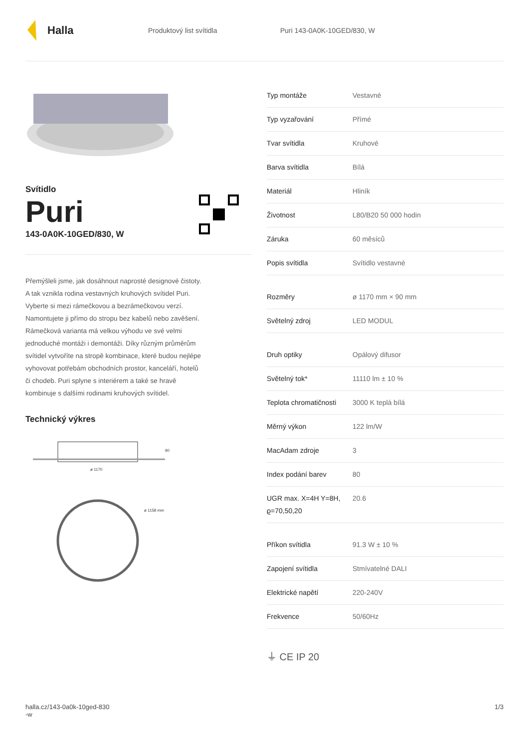Halla
Produktový list svítidla Puri 143-0A0K-10GED/830, W
Svítidlo
Puri
143-0A0K-10GED/830, W
Přemýšleli jsme, jak dosáhnout naprosté designové čistoty. A tak vznikla rodina vestavných kruhových svítidel Puri. Vyberte si mezi rámečkovou a bezrámečkovou verzí. Namontujete ji přímo do stropu bez kabelů nebo zavěšení. Rámečková varianta má velkou výhodu ve své velmi jednoduché montáži i demontáži. Díky různým průměrům svítidel vytvoříte na stropě kombinace, které budou nejlépe vyhovovat potřebám obchodních prostor, kanceláří, hotelů či chodeb. Puri splyne s interiérem a také se hravě kombinuje s dalšími rodinami kruhových svítidel.
Technický výkres
ø 1170
90
ø 1158 mm
| Typ montáže | Vestavné |
| Typ vyzařování | Přímé |
| Tvar svítidla | Kruhové |
| Barva svítidla | Bílá |
| Materiál | Hliník |
| Životnost | L80/B20 50 000 hodin |
| Záruka | 60 měsíců |
| Popis svítidla | Svítidlo vestavné |
| Rozměry | ø 1170 mm × 90 mm |
| Světelný zdroj | LED MODUL |
| Druh optiky | Opálový difusor |
| Světelný tok* | 11110 lm ± 10 % |
| Teplota chromatičnosti | 3000 K teplá bílá |
| Měrný výkon | 122 lm/W |
| MacAdam zdroje | 3 |
| Index podání barev | 80 |
| UGR max. X=4H Y=8H, ϱ=70,50,20 | 20.6 |
| Příkon svítidla | 91.3 W ± 10 % |
| Zapojení svítidla | Stmívatelné DALI |
| Elektrické napětí | 220-240V |
| Frekvence | 50/60Hz |
⏚ CE IP 20
halla.cz/143-0a0k-10ged-830
-w
1/3